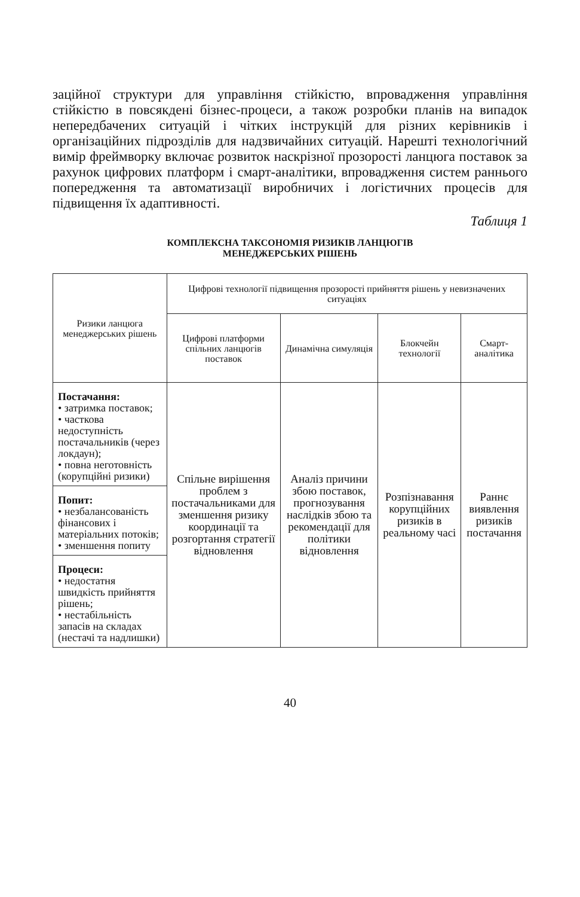заційної структури для управління стійкістю, впровадження управління стійкістю в повсякдені бізнес-процеси, а також розробки планів на випадок непередбачених ситуацій і чітких інструкцій для різних керівників і організаційних підрозділів для надзвичайних ситуацій. Нарешті технологічний вимір фреймворку включає розвиток наскрізної прозорості ланцюга поставок за рахунок цифрових платформ і смарт-аналітики, впровадження систем раннього попередження та автоматизації виробничих і логістичних процесів для підвищення їх адаптивності.
Таблиця 1
КОМПЛЕКСНА ТАКСОНОМІЯ РИЗИКІВ ЛАНЦЮГІВ
МЕНЕДЖЕРСЬКИХ РІШЕНЬ
| Ризики ланцюга менеджерських рішень | Цифрові технології підвищення прозорості прийняття рішень у невизначених ситуаціях | | | |
| --- | --- | --- | --- | --- |
| | Цифрові платформи спільних ланцюгів поставок | Динамічна симуляція | Блокчейн технології | Смарт-аналітика |
| Постачання: • затримка поставок; • часткова недоступність постачальників (через локдаун); • повна неготовність (корупційні ризики) | Спільне вирішення проблем з постачальниками для зменшення ризику координації та розгортання стратегії відновлення | Аналіз причини збою поставок, прогнозування наслідків збою та рекомендації для політики відновлення | Розпізнавання корупційних ризиків в реальному часі | Раннє виявлення ризиків постачання |
| Попит: • незбалансованість фінансових і матеріальних потоків; • зменшення попиту | | | | |
| Процеси: • недостатня швидкість прийняття рішень; • нестабільність запасів на складах (нестачі та надлишки) | | | | |
40